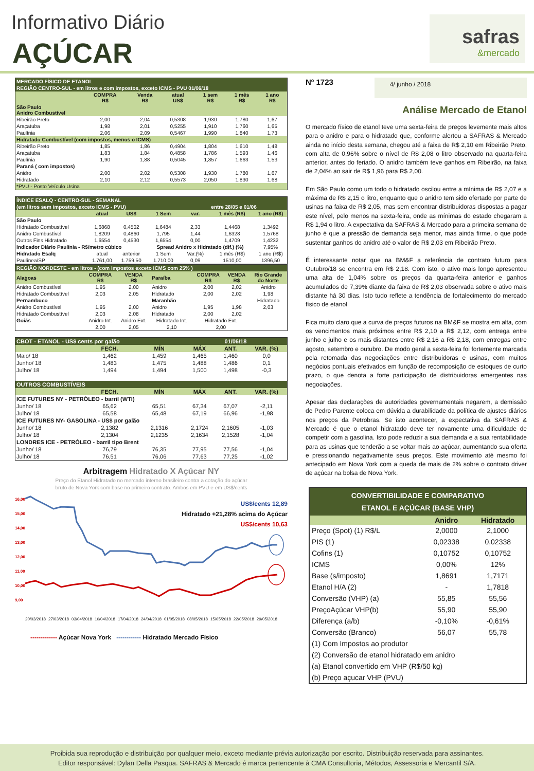Informativo Diário
AÇÚCAR
safras
&mercado
| MERCADO FÍSICO DE ETANOL | | | | | | |
| REGIÃO CENTRO-SUL - em litros e com impostos, exceto ICMS - PVU 01/06/18 | | | | | | |
| | COMPRA R$ | Venda R$ | atual US$ | 1 sem R$ | 1 mês R$ | 1 ano R$ |
| São Paulo Anidro Combustível | | | | | | |
| Ribeirão Preto | 2,00 | 2,04 | 0,5308 | 1,930 | 1,780 | 1,67 |
| Araçatuba | 1,98 | 2,01 | 0,5255 | 1,910 | 1,760 | 1,65 |
| Paulínia | 2,06 | 2,09 | 0,5467 | 1,990 | 1,840 | 1,73 |
| Hidratado Combustível (com impostos, menos o ICMS) | | | | | | |
| Ribeirão Preto | 1,85 | 1,86 | 0,4904 | 1,804 | 1,610 | 1,48 |
| Araçatuba | 1,83 | 1,84 | 0,4858 | 1,786 | 1,593 | 1,46 |
| Paulínia | 1,90 | 1,88 | 0,5045 | 1,857 | 1,663 | 1,53 |
| Paraná ( com impostos) | | | | | | |
| Anidro | 2,00 | 2,02 | 0,5308 | 1,930 | 1,780 | 1,67 |
| Hidratado | 2,10 | 2,12 | 0,5573 | 2,050 | 1,830 | 1,68 |
| *PVU - Posto Veículo Usina | | | | | | |
| ÍNDICE ESALQ - CENTRO-SUL - SEMANAL | | | | | | |
| (em litros sem impostos, exceto ICMS - PVU) | | | | entre 28/05 e 01/06 | | |
| | atual | US$ | 1 Sem | var. | 1 mês (R$) | 1 ano (R$) |
| São Paulo | | | | | | |
| Hidratado Combustível | 1,6868 | 0,4502 | 1,6484 | 2,33 | 1,4468 | 1,3492 |
| Anidro Combustível | 1,8209 | 0,4860 | 1,795 | 1,44 | 1,6328 | 1,5768 |
| Outros Fins Hidratado | 1,6554 | 0,4530 | 1,6554 | 0,00 | 1,4709 | 1,4232 |
| Indicador Diário Paulínia - R$/metro cúbico | | | Spread Anidro x Hidratado (dif.) (%) | | | 7,95% |
| Hidratado Esalq | atual | anterior | 1 Sem | Var.(%) | 1 mês (R$) | 1 ano (R$) |
| Paulínea/SP | 1.761,00 | 1.759,50 | 1.710,00 | 0,09 | 1510,00 | 1396,50 |
| REGIÃO NORDESTE - em litros - (com impostos exceto ICMS com 25% ) | | | | | | |
| Alagoas | COMPRA R$ | VENDA R$ | Paraíba | COMPRA R$ | VENDA R$ | Rio Grande do Norte |
| Anidro Combustível | 1,95 | 2,00 | Anidro | 2,00 | 2,02 | Anidro |
| Hidratado Combustível | 2,03 | 2,05 | Hidratado | 2,00 | 2,02 | 1,98 |
| Pernambuco | | | Maranhão | | | Hidratado |
| Anidro Combustível | 1,95 | 2,00 | Anidro | 1,95 | 1,98 | 2,03 |
| Hidratado Combustível | 2,03 | 2,08 | Hidratado | 2,00 | 2,02 | |
| Goiás | Anidro Int. | Anidro Ext. | Hidratado Int. | Hidratado Ext. | | |
| | 2,00 | 2,05 | 2,10 | 2,00 | | |
| CBOT - ETANOL - US$ cents por galão | | | 01/06/18 | | |
| | FECH. | MÍN | MÁX | ANT. | VAR. (%) |
| Maio/ 18 | 1,462 | 1,459 | 1,465 | 1,460 | 0,0 |
| Junho/ 18 | 1,483 | 1,475 | 1,488 | 1,486 | 0,1 |
| Julho/ 18 | 1,494 | 1,494 | 1,500 | 1,498 | -0,3 |
| OUTROS COMBUSTÍVEIS | | | | | |
| | FECH. | MÍN | MÁX | ANT. | VAR. (%) |
| ICE FUTURES NY - PETRÓLEO - barril (WTI) | | | | | |
| Junho/ 18 | 65,62 | 65,51 | 67,34 | 67,07 | -2,11 |
| Julho/ 18 | 65,58 | 65,48 | 67,19 | 66,96 | -1,98 |
| ICE FUTURES NY- GASOLINA - US$ por galão | | | | | |
| Junho/ 18 | 2,1382 | 2,1316 | 2,1724 | 2,1605 | -1,03 |
| Julho/ 18 | 2,1304 | 2,1235 | 2,1634 | 2,1528 | -1,04 |
| LONDRES ICE - PETRÓLEO - barril tipo Brent | | | | | |
| Junho/ 18 | 76,79 | 76,35 | 77,95 | 77,56 | -1,04 |
| Julho/ 18 | 76,51 | 76,06 | 77,63 | 77,25 | -1,02 |
Arbitragem Hidratado X Açúcar NY
Preço do Etanol Hidratado no mercado interno brasileiro contra a cotação do açúcar
bruto de Nova York com base no primeiro contrato. Ambos em PVU e em US$/cents
US$/cents 12,89
Hidratado +21,28% acima do Açúcar
US$/cents 10,63
16,00
15,00
14,00
13,00
12,00
11,00
10,00
9,00
20/03/2018 27/03/2018 03/04/2018 10/04/2018 17/04/2018 24/04/2018 01/05/2018 08/05/2018 15/05/2018 22/05/2018 29/05/2018
------------- Açúcar Nova York ------------ Hidratado Mercado Físico
Nº 1723
4/ junho / 2018
Análise Mercado de Etanol
O mercado físico de etanol teve uma sexta-feira de preços levemente mais altos para o anidro e para o hidratado que, conforme alertou a SAFRAS & Mercado ainda no início desta semana, chegou até a faixa de R$ 2,10 em Ribeirão Preto, com alta de 0,96% sobre o nível de R$ 2,08 o litro observado na quarta-feira anterior, antes do feriado. O anidro também teve ganhos em Ribeirão, na faixa de 2,04% ao sair de R$ 1,96 para R$ 2,00.
Em São Paulo como um todo o hidratado oscilou entre a mínima de R$ 2,07 e a máxima de R$ 2,15 o litro, enquanto que o anidro tem sido ofertado por parte de usinas na faixa de R$ 2,05, mas sem encontrar distribuidoras dispostas a pagar este nível, pelo menos na sexta-feira, onde as mínimas do estado chegaram a R$ 1,94 o litro. A expectativa da SAFRAS & Mercado para a primeira semana de junho é que a pressão de demanda seja menor, mas ainda firme, o que pode sustentar ganhos do anidro até o valor de R$ 2,03 em Ribeirão Preto.
É interessante notar que na BM&F a referência de contrato futuro para Outubro/18 se encontra em R$ 2,18. Com isto, o ativo mais longo apresentou uma alta de 1,04% sobre os preços da quarta-feira anterior e ganhos acumulados de 7,39% diante da faixa de R$ 2,03 observada sobre o ativo mais distante há 30 dias. Isto tudo reflete a tendência de fortalecimento do mercado físico de etanol
Fica muito claro que a curva de preços futuros na BM&F se mostra em alta, com os vencimentos mais próximos entre R$ 2,10 a R$ 2,12, com entrega entre junho e julho e os mais distantes entre R$ 2,16 a R$ 2,18, com entregas entre agosto, setembro e outubro. De modo geral a sexta-feira foi fortemente marcada pela retomada das negociações entre distribuidoras e usinas, com muitos negócios pontuais efetivados em função de recomposição de estoques de curto prazo, o que denota a forte participação de distribuidoras emergentes nas negociações.
Apesar das declarações de autoridades governamentais negarem, a demissão de Pedro Parente coloca em dúvida a durabilidade da política de ajustes diários nos preços da Petrobras. Se isto acontecer, a expectativa da SAFRAS & Mercado é que o etanol hidratado deve ter novamente uma dificuldade de competir com a gasolina. Isto pode reduzir a sua demanda e a sua rentabilidade para as usinas que tenderão a se voltar mais ao açúcar, aumentando sua oferta e pressionando negativamente seus preços. Este movimento até mesmo foi antecipado em Nova York com a queda de mais de 2% sobre o contrato driver de açúcar na bolsa de Nova York.
| CONVERTIBILIDADE E COMPARATIVO ETANOL E AÇÚCAR (BASE VHP) | | |
| | Anidro | Hidratado |
| Preço (Spot) (1) R$/L | 2,0000 | 2,1000 |
| PIS (1) | 0,02338 | 0,02338 |
| Cofins (1) | 0,10752 | 0,10752 |
| ICMS | 0,00% | 12% |
| Base (s/imposto) | 1,8691 | 1,7171 |
| Etanol H/A (2) | - | 1,7818 |
| Conversão (VHP) (a) | 55,85 | 55,56 |
| PreçoAçúcar VHP(b) | 55,90 | 55,90 |
| Diferença (a/b) | -0,10% | -0,61% |
| Conversão (Branco) | 56,07 | 55,78 |
| (1) Com Impostos ao produtor | | |
| (2) Conversão de etanol hidratado em anidro | | |
| (a) Etanol convertido em VHP (R$/50 kg) | | |
| (b) Preço açucar VHP (PVU) | | |
Proibida sua reprodução e distribuição por qualquer meio, exceto mediante prévia autorização por escrito. Distribuição reservada para assinantes.
Editor responsável: Dylan Della Pasqua. SAFRAS & Mercado é marca pertencente à CMA Consultoria, Métodos, Assessoria e Mercantil S/A.